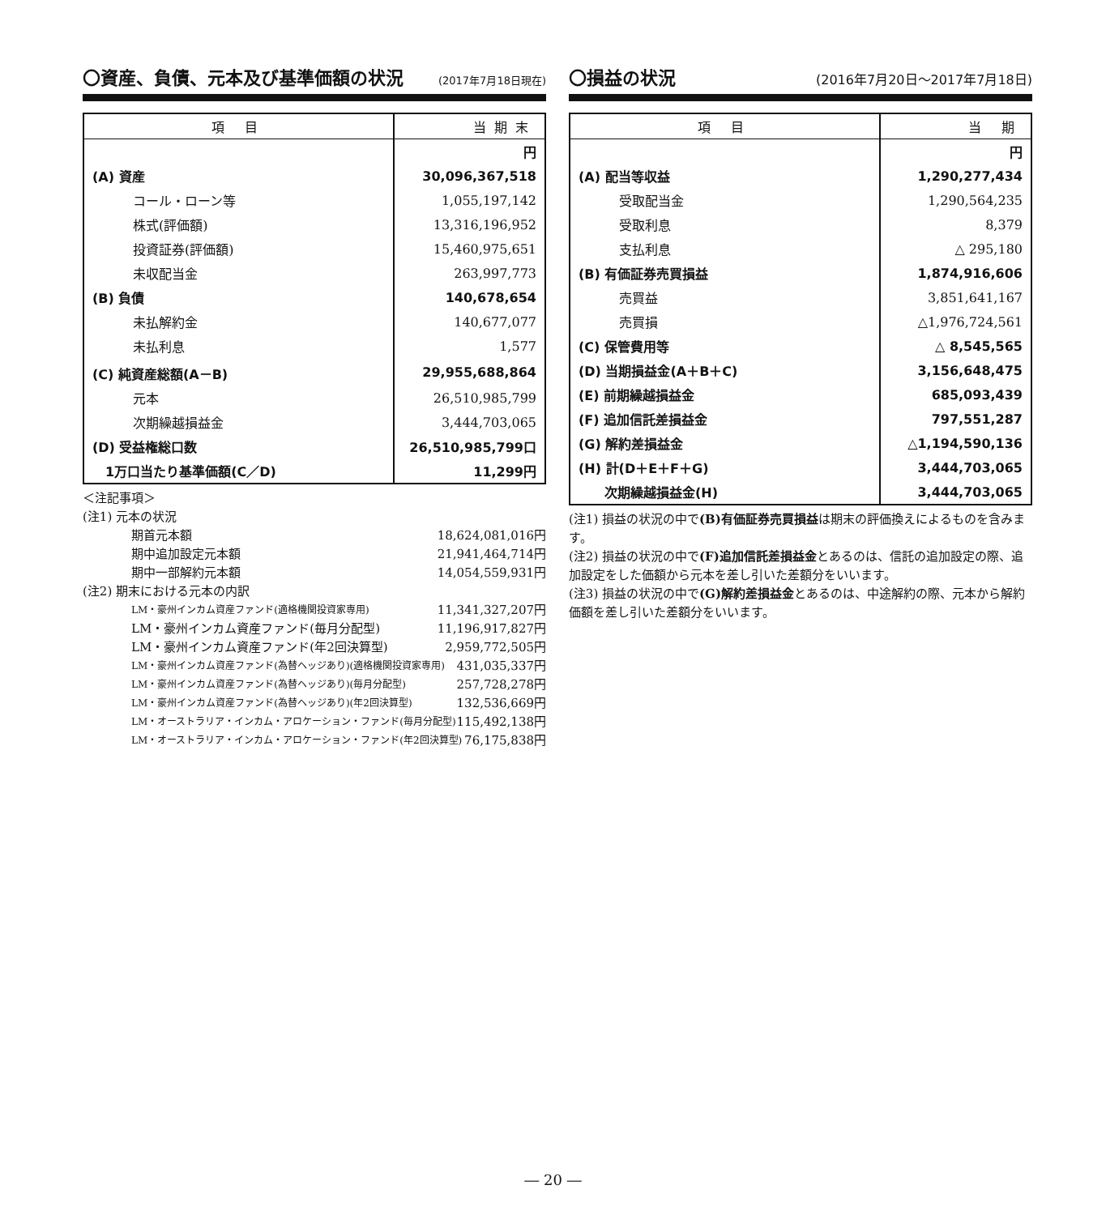〇資産、負債、元本及び基準価額の状況 (2017年7月18日現在)
| 項 目 | 当期末 |
| --- | --- |
| | 円 |
| (A) 資産 | 30,096,367,518 |
| コール・ローン等 | 1,055,197,142 |
| 株式(評価額) | 13,316,196,952 |
| 投資証券(評価額) | 15,460,975,651 |
| 未収配当金 | 263,997,773 |
| (B) 負債 | 140,678,654 |
| 未払解約金 | 140,677,077 |
| 未払利息 | 1,577 |
| (C) 純資産総額(A－B) | 29,955,688,864 |
| 元本 | 26,510,985,799 |
| 次期繰越損益金 | 3,444,703,065 |
| (D) 受益権総口数 | 26,510,985,799口 |
| 1万口当たり基準価額(C／D) | 11,299円 |
＜注記事項＞
(注1) 元本の状況
期首元本額 18,624,081,016円
期中追加設定元本額 21,941,464,714円
期中一部解約元本額 14,054,559,931円
(注2) 期末における元本の内訳
LM・豪州インカム資産ファンド(適格機関投資家専用) 11,341,327,207円
LM・豪州インカム資産ファンド(毎月分配型) 11,196,917,827円
LM・豪州インカム資産ファンド(年2回決算型) 2,959,772,505円
LM・豪州インカム資産ファンド(為替ヘッジあり)(適格機関投資家専用) 431,035,337円
LM・豪州インカム資産ファンド(為替ヘッジあり)(毎月分配型) 257,728,278円
LM・豪州インカム資産ファンド(為替ヘッジあり)(年2回決算型) 132,536,669円
LM・オーストラリア・インカム・アロケーション・ファンド(毎月分配型) 115,492,138円
LM・オーストラリア・インカム・アロケーション・ファンド(年2回決算型) 76,175,838円
〇損益の状況 (2016年7月20日～2017年7月18日)
| 項 目 | 当 期 |
| --- | --- |
| | 円 |
| (A) 配当等収益 | 1,290,277,434 |
| 受取配当金 | 1,290,564,235 |
| 受取利息 | 8,379 |
| 支払利息 | △ 295,180 |
| (B) 有価証券売買損益 | 1,874,916,606 |
| 売買益 | 3,851,641,167 |
| 売買損 | △1,976,724,561 |
| (C) 保管費用等 | △ 8,545,565 |
| (D) 当期損益金(A＋B＋C) | 3,156,648,475 |
| (E) 前期繰越損益金 | 685,093,439 |
| (F) 追加信託差損益金 | 797,551,287 |
| (G) 解約差損益金 | △1,194,590,136 |
| (H) 計(D＋E＋F＋G) | 3,444,703,065 |
| 次期繰越損益金(H) | 3,444,703,065 |
(注1) 損益の状況の中で(B)有価証券売買損益は期末の評価換えによるものを含みます。
(注2) 損益の状況の中で(F)追加信託差損益金とあるのは、信託の追加設定の際、追加設定をした価額から元本を差し引いた差額分をいいます。
(注3) 損益の状況の中で(G)解約差損益金とあるのは、中途解約の際、元本から解約価額を差し引いた差額分をいいます。
― 20 ―